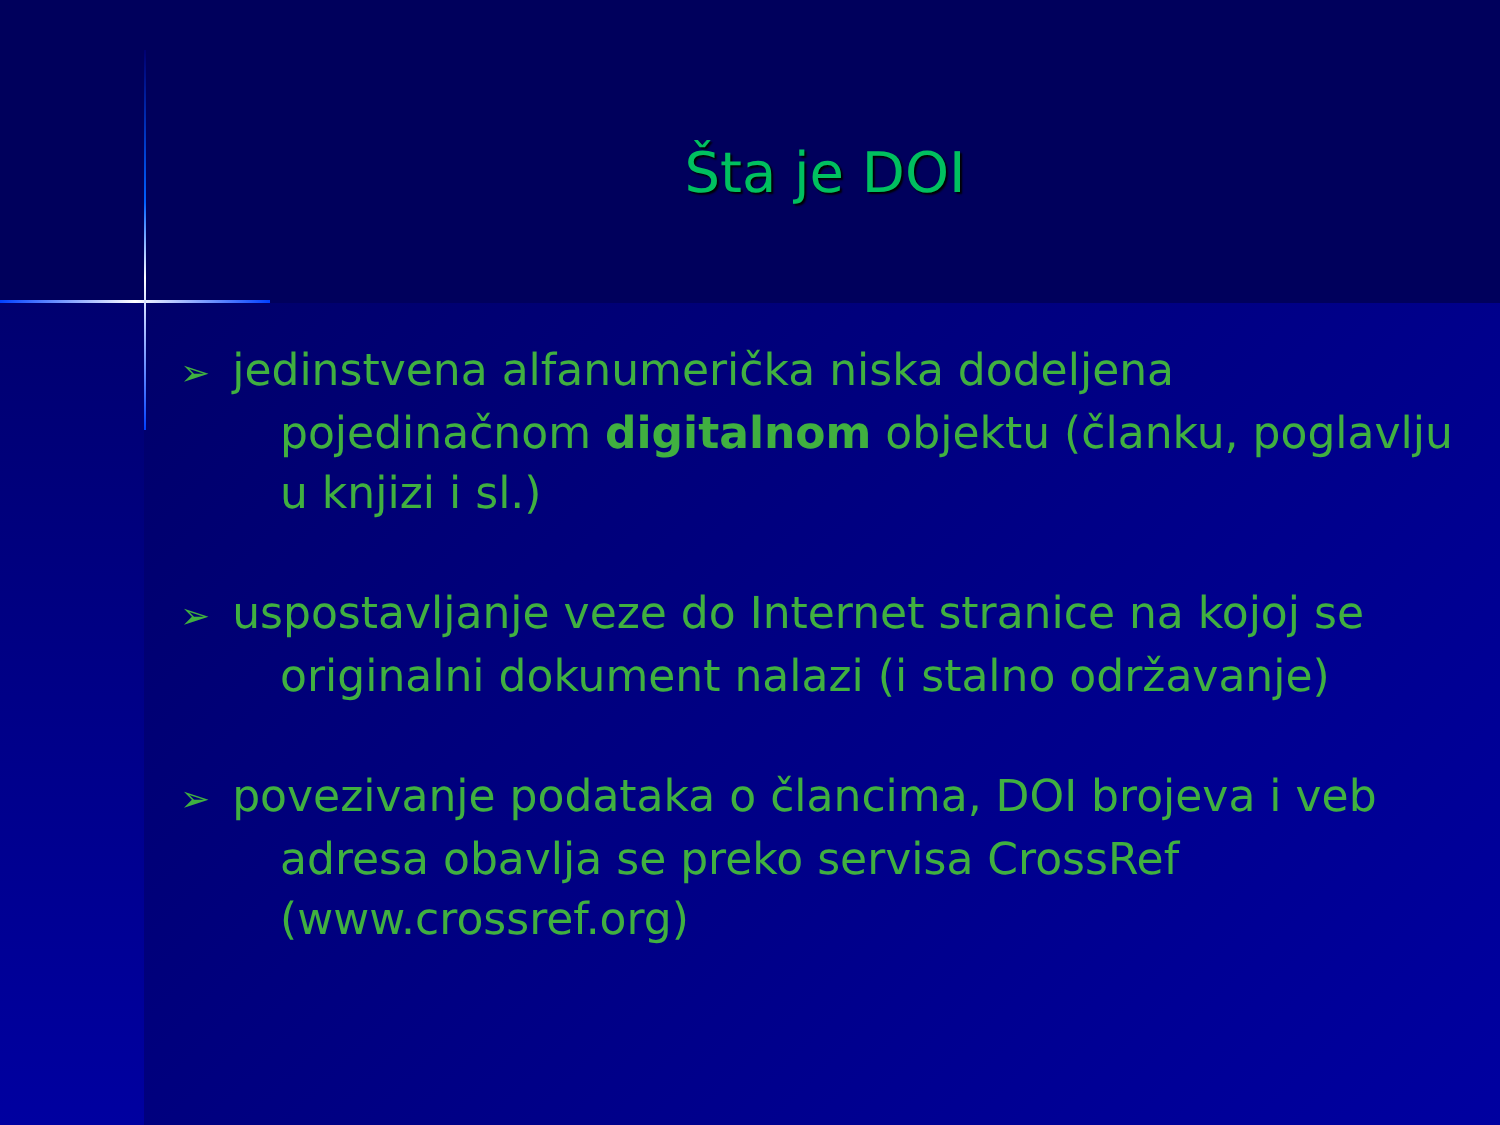Šta je DOI
➢ jedinstvena alfanumerička niska dodeljena pojedinačnom digitalnom objektu (članku, poglavlju u knjizi i sl.)
➢ uspostavljanje veze do Internet stranice na kojoj se originalni dokument nalazi (i stalno održavanje)
➢ povezivanje podataka o člancima, DOI brojeva i veb adresa obavlja se preko servisa CrossRef (www.crossref.org)